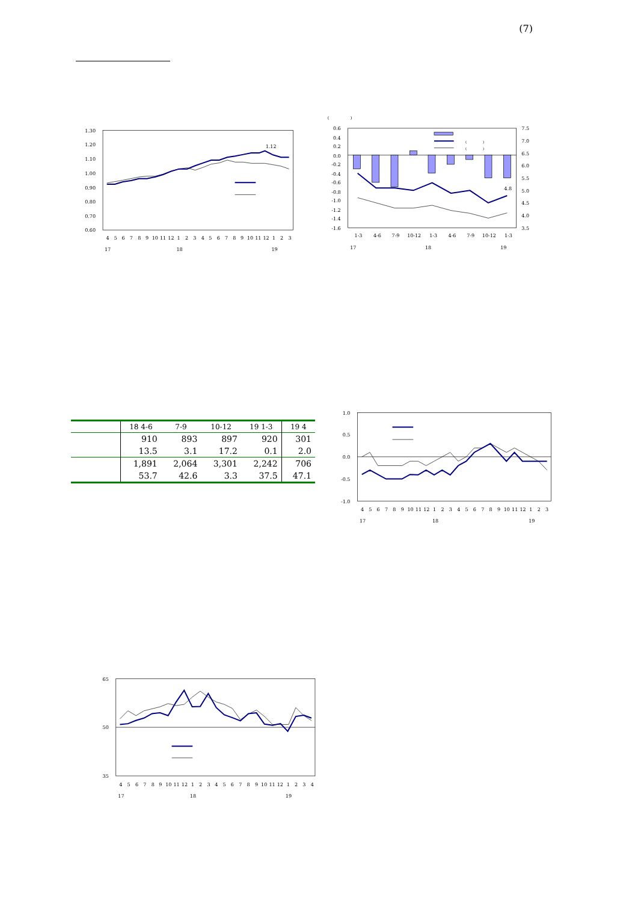(7)
1.30
1.20
1.10
1.00
0.90
0.80
0.70
0.60
4
5
6
7
8
9
10
11
12
1
2
3
4
5
6
7
8
9
10
11
12
1
2
3
17
18
19
1.12
(
)
0.6
0.4
0.2
0.0
-0.2
-0.4
-0.6
-0.8
-1.0
-1.2
-1.4
-1.6
7.5
7.0
6.5
6.0
5.5
5.0
4.5
4.0
3.5
1-3
4-6
7-9
10-12
1-3
4-6
7-9
10-12
1-3
17
18
19
4.8
(
)
(
)
| | 18 4-6 | 7-9 | 10-12 | 19 1-3 | 19 4 |
| --- | --- | --- | --- | --- | --- |
| | 910 | 893 | 897 | 920 | 301 |
| | 13.5 | 3.1 | 17.2 | 0.1 | 2.0 |
| | 1,891 | 2,064 | 3,301 | 2,242 | 706 |
| | 53.7 | 42.6 | 3.3 | 37.5 | 47.1 |
1.0
0.5
0.0
-0.5
-1.0
4
5
6
7
8
9
10
11
12
1
2
3
4
5
6
7
8
9
10
11
12
1
2
3
17
18
19
65
50
35
4
5
6
7
8
9
10
11
12
1
2
3
4
5
6
7
8
9
10
11
12
1
2
3
4
17
18
19